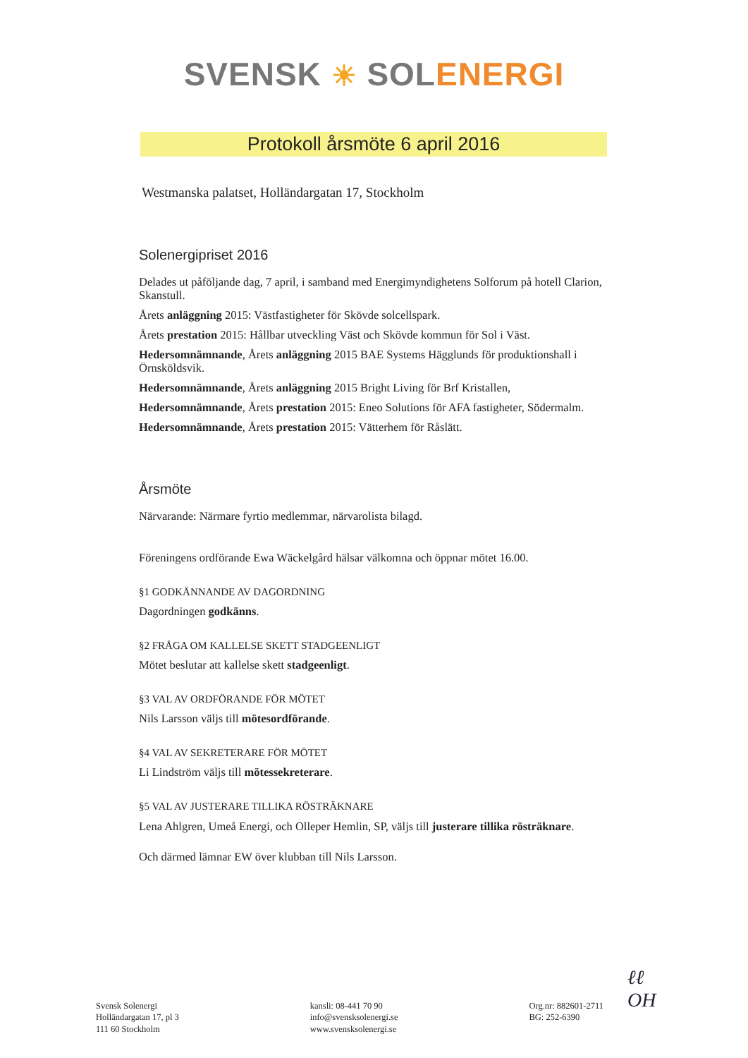SVENSK ☀ SOL ENERGI
Protokoll årsmöte 6 april 2016
Westmanska palatset, Holländargatan 17, Stockholm
Solenergipriset 2016
Delades ut påföljande dag, 7 april, i samband med Energimyndighetens Solforum på hotell Clarion, Skanstull.
Årets anläggning 2015: Västfastigheter för Skövde solcellspark.
Årets prestation 2015: Hållbar utveckling Väst och Skövde kommun för Sol i Väst.
Hedersomnämnande, Årets anläggning 2015 BAE Systems Hägglunds för produktionshall i Örnsköldsvik.
Hedersomnämnande, Årets anläggning 2015 Bright Living för Brf Kristallen,
Hedersomnämnande, Årets prestation 2015: Eneo Solutions för AFA fastigheter, Södermalm.
Hedersomnämnande, Årets prestation 2015: Vätterhem för Råslätt.
Årsmöte
Närvarande: Närmare fyrtio medlemmar, närvarolista bilagd.
Föreningens ordförande Ewa Wäckelgård hälsar välkomna och öppnar mötet 16.00.
§1 GODKÄNNANDE AV DAGORDNING
Dagordningen godkänns.
§2 FRÅGA OM KALLELSE SKETT STADGEENLIGT
Mötet beslutar att kallelse skett stadgeenligt.
§3 VAL AV ORDFÖRANDE FÖR MÖTET
Nils Larsson väljs till mötesordförande.
§4 VAL AV SEKRETERARE FÖR MÖTET
Li Lindström väljs till mötessekreterare.
§5 VAL AV JUSTERARE TILLIKA RÖSTRÄKNARE
Lena Ahlgren, Umeå Energi, och Olleper Hemlin, SP, väljs till justerare tillika rösträknare.
Och därmed lämnar EW över klubban till Nils Larsson.
Svensk Solenergi
Holländargatan 17, pl 3
111 60 Stockholm
kansli: 08-441 70 90
info@svensksolenergi.se
www.svensksolenergi.se
Org.nr: 882601-2711
BG: 252-6390
ℓℓ
OH